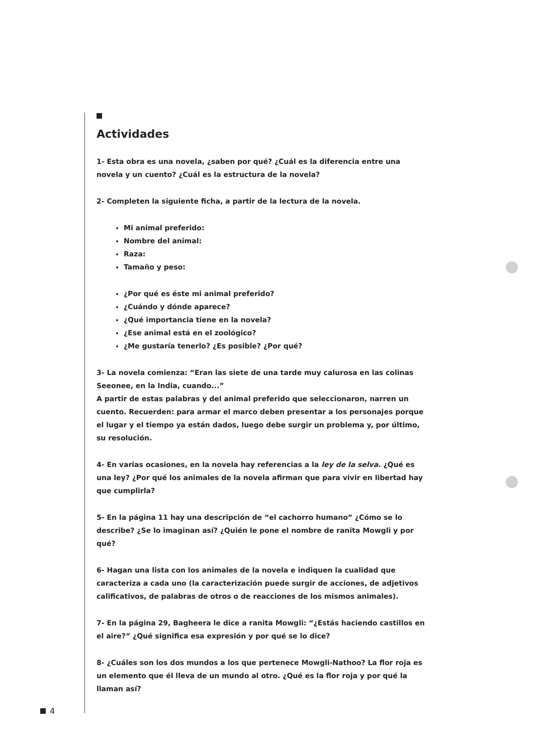Actividades
1- Esta obra es una novela, ¿saben por qué? ¿Cuál es la diferencia entre una novela y un cuento? ¿Cuál es la estructura de la novela?
2- Completen la siguiente ficha, a partir de la lectura de la novela.
Mi animal preferido:
Nombre del animal:
Raza:
Tamaño y peso:
¿Por qué es éste mi animal preferido?
¿Cuándo y dónde aparece?
¿Qué importancia tiene en la novela?
¿Ese animal está en el zoológico?
¿Me gustaría tenerlo? ¿Es posible? ¿Por qué?
3- La novela comienza: “Eran las siete de una tarde muy calurosa en las colinas Seeonee, en la India, cuando...”
A partir de estas palabras y del animal preferido que seleccionaron, narren un cuento. Recuerden: para armar el marco deben presentar a los personajes porque el lugar y el tiempo ya están dados, luego debe surgir un problema y, por último, su resolución.
4- En varias ocasiones, en la novela hay referencias a la ley de la selva. ¿Qué es una ley? ¿Por qué los animales de la novela afirman que para vivir en libertad hay que cumplirla?
5- En la página 11 hay una descripción de “el cachorro humano” ¿Cómo se lo describe? ¿Se lo imaginan así? ¿Quién le pone el nombre de ranita Mowgli y por qué?
6- Hagan una lista con los animales de la novela e indiquen la cualidad que caracteriza a cada uno (la caracterización puede surgir de acciones, de adjetivos calificativos, de palabras de otros o de reacciones de los mismos animales).
7- En la página 29, Bagheera le dice a ranita Mowgli: “¿Estás haciendo castillos en el aire?” ¿Qué significa esa expresión y por qué se lo dice?
8- ¿Cuáles son los dos mundos a los que pertenece Mowgli-Nathoo? La flor roja es un elemento que él lleva de un mundo al otro. ¿Qué es la flor roja y por qué la llaman así?
4